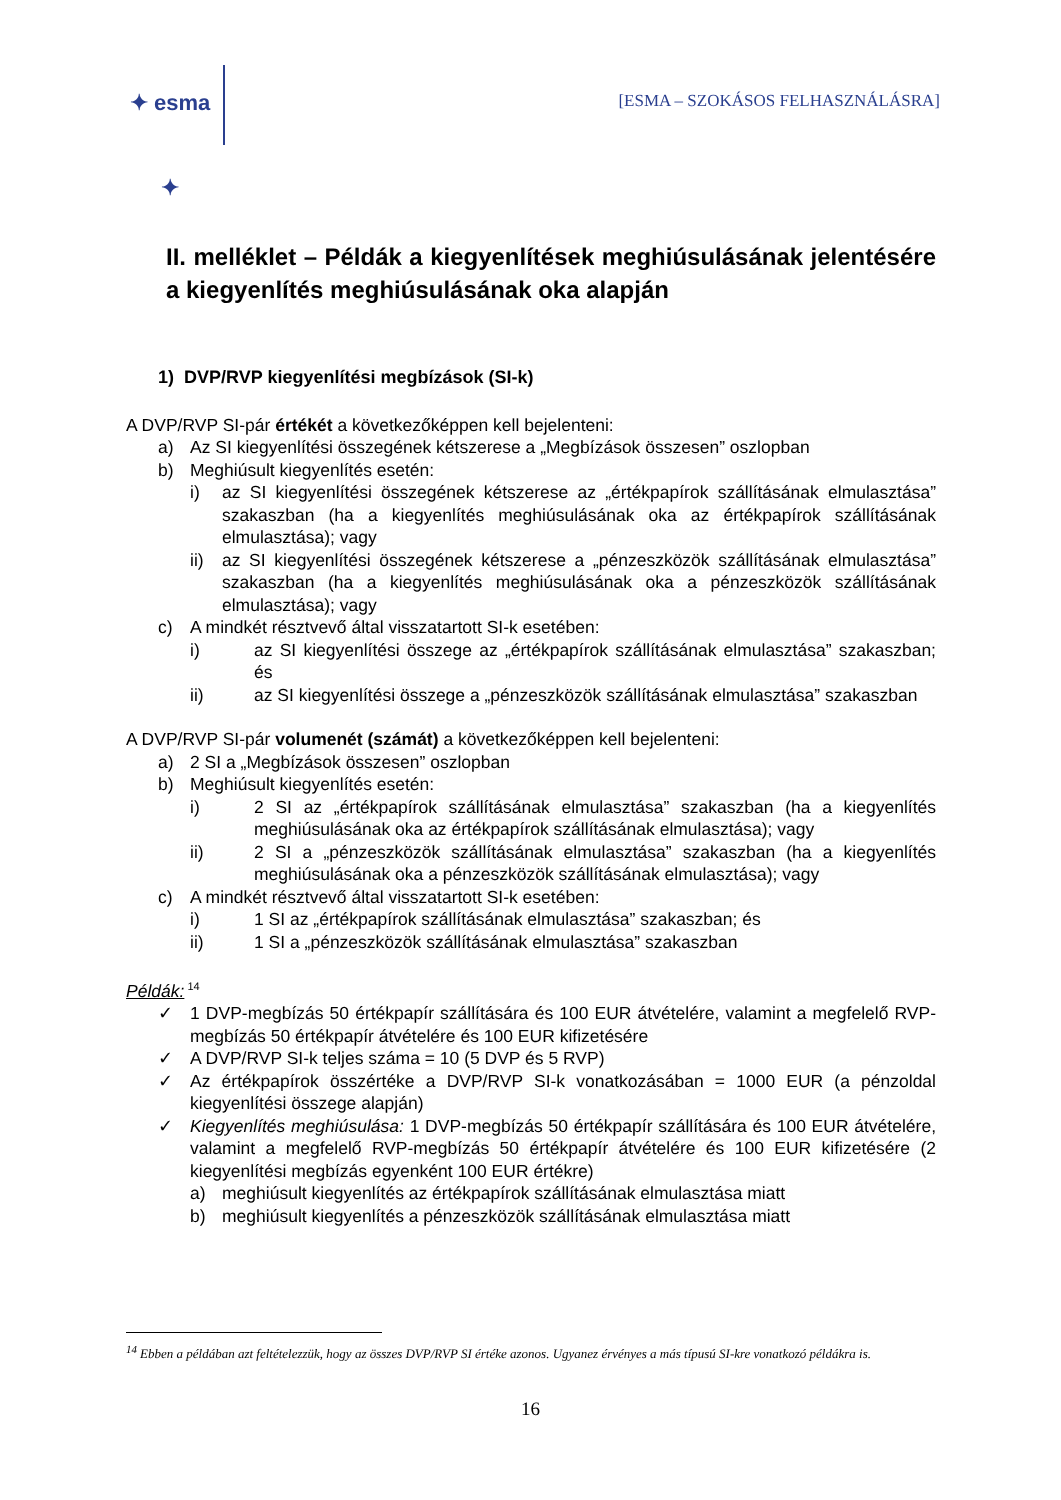✦ esma ✦
[ESMA – SZOKÁSOS FELHASZNÁLÁSRA]
II. melléklet – Példák a kiegyenlítések meghiúsulásának jelentésére a kiegyenlítés meghiúsulásának oka alapján
1) DVP/RVP kiegyenlítési megbízások (SI-k)
A DVP/RVP SI-pár értékét a következőképpen kell bejelenteni:
a) Az SI kiegyenlítési összegének kétszerese a „Megbízások összesen” oszlopban
b) Meghiúsult kiegyenlítés esetén:
i) az SI kiegyenlítési összegének kétszerese az „értékpapírok szállításának elmulasztása” szakaszban (ha a kiegyenlítés meghiúsulásának oka az értékpapírok szállításának elmulasztása); vagy
ii) az SI kiegyenlítési összegének kétszerese a „pénzeszközök szállításának elmulasztása” szakaszban (ha a kiegyenlítés meghiúsulásának oka a pénzeszközök szállításának elmulasztása); vagy
c) A mindkét résztvevő által visszatartott SI-k esetében:
i) az SI kiegyenlítési összege az „értékpapírok szállításának elmulasztása” szakaszban; és
ii) az SI kiegyenlítési összege a „pénzeszközök szállításának elmulasztása” szakaszban
A DVP/RVP SI-pár volumenét (számát) a következőképpen kell bejelenteni:
a) 2 SI a „Megbízások összesen” oszlopban
b) Meghiúsult kiegyenlítés esetén:
i) 2 SI az „értékpapírok szállításának elmulasztása” szakaszban (ha a kiegyenlítés meghiúsulásának oka az értékpapírok szállításának elmulasztása); vagy
ii) 2 SI a „pénzeszközök szállításának elmulasztása” szakaszban (ha a kiegyenlítés meghiúsulásának oka a pénzeszközök szállításának elmulasztása); vagy
c) A mindkét résztvevő által visszatartott SI-k esetében:
i) 1 SI az „értékpapírok szállításának elmulasztása” szakaszban; és
ii) 1 SI a „pénzeszközök szállításának elmulasztása” szakaszban
Példák:<sup>14</sup>
✓ 1 DVP-megbízás 50 értékpapír szállítására és 100 EUR átvételére, valamint a megfelelő RVP-megbízás 50 értékpapír átvételére és 100 EUR kifizetésére
✓ A DVP/RVP SI-k teljes száma = 10 (5 DVP és 5 RVP)
✓ Az értékpapírok összértéke a DVP/RVP SI-k vonatkozásában = 1000 EUR (a pénzoldal kiegyenlítési összege alapján)
✓ Kiegyenlítés meghiúsulása: 1 DVP-megbízás 50 értékpapír szállítására és 100 EUR átvételére, valamint a megfelelő RVP-megbízás 50 értékpapír átvételére és 100 EUR kifizetésére (2 kiegyenlítési megbízás egyenként 100 EUR értékre)
a) meghiúsult kiegyenlítés az értékpapírok szállításának elmulasztása miatt
b) meghiúsult kiegyenlítés a pénzeszközök szállításának elmulasztása miatt
<sup>14</sup> Ebben a példában azt feltételezzük, hogy az összes DVP/RVP SI értéke azonos. Ugyanez érvényes a más típusú SI-kre vonatkozó példákra is.
16